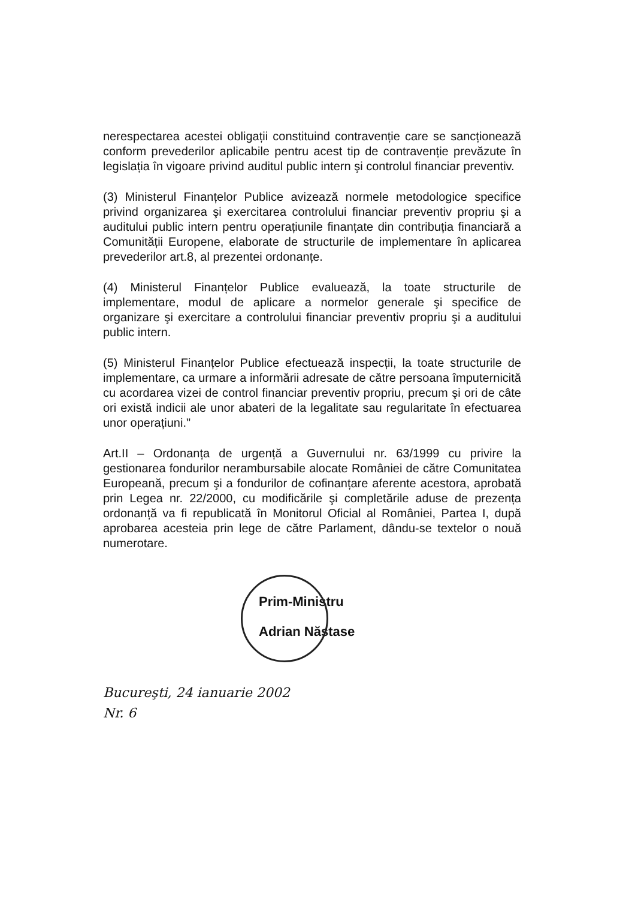nerespectarea acestei obligații constituind contravenție care se sancționează conform prevederilor aplicabile pentru acest tip de contravenție prevăzute în legislația în vigoare privind auditul public intern şi controlul financiar preventiv.
(3) Ministerul Finanțelor Publice avizează normele metodologice specifice privind organizarea şi exercitarea controlului financiar preventiv propriu şi a auditului public intern pentru operațiunile finanțate din contribuția financiară a Comunității Europene, elaborate de structurile de implementare în aplicarea prevederilor art.8, al prezentei ordonanțe.
(4) Ministerul Finanțelor Publice evaluează, la toate structurile de implementare, modul de aplicare a normelor generale şi specifice de organizare şi exercitare a controlului financiar preventiv propriu şi a auditului public intern.
(5) Ministerul Finanțelor Publice efectuează inspecții, la toate structurile de implementare, ca urmare a informării adresate de către persoana împuternicită cu acordarea vizei de control financiar preventiv propriu, precum şi ori de câte ori există indicii ale unor abateri de la legalitate sau regularitate în efectuarea unor operațiuni."
Art.II – Ordonanța de urgență a Guvernului nr. 63/1999 cu privire la gestionarea fondurilor nerambursabile alocate României de către Comunitatea Europeană, precum şi a fondurilor de cofinanțare aferente acestora, aprobată prin Legea nr. 22/2000, cu modificările şi completările aduse de prezența ordonanță va fi republicată în Monitorul Oficial al României, Partea I, după aprobarea acesteia prin lege de către Parlament, dându-se textelor o nouă numerotare.
Prim-Ministru
Adrian Năstase
Bucureşti, 24 ianuarie 2002
Nr. 6